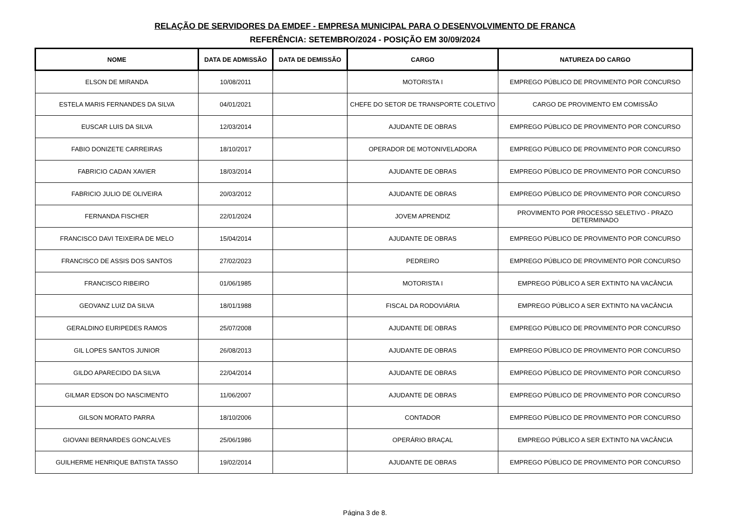RELAÇÃO DE SERVIDORES DA EMDEF - EMPRESA MUNICIPAL PARA O DESENVOLVIMENTO DE FRANCA
REFERÊNCIA: SETEMBRO/2024 - POSIÇÃO EM 30/09/2024
| NOME | DATA DE ADMISSÃO | DATA DE DEMISSÃO | CARGO | NATUREZA DO CARGO |
| --- | --- | --- | --- | --- |
| ELSON DE MIRANDA | 10/08/2011 | | MOTORISTA I | EMPREGO PÚBLICO DE PROVIMENTO POR CONCURSO |
| ESTELA MARIS FERNANDES DA SILVA | 04/01/2021 | | CHEFE DO SETOR DE TRANSPORTE COLETIVO | CARGO DE PROVIMENTO EM COMISSÃO |
| EUSCAR LUIS DA SILVA | 12/03/2014 | | AJUDANTE DE OBRAS | EMPREGO PÚBLICO DE PROVIMENTO POR CONCURSO |
| FABIO DONIZETE CARREIRAS | 18/10/2017 | | OPERADOR DE MOTONIVELADORA | EMPREGO PÚBLICO DE PROVIMENTO POR CONCURSO |
| FABRICIO CADAN XAVIER | 18/03/2014 | | AJUDANTE DE OBRAS | EMPREGO PÚBLICO DE PROVIMENTO POR CONCURSO |
| FABRICIO JULIO DE OLIVEIRA | 20/03/2012 | | AJUDANTE DE OBRAS | EMPREGO PÚBLICO DE PROVIMENTO POR CONCURSO |
| FERNANDA FISCHER | 22/01/2024 | | JOVEM APRENDIZ | PROVIMENTO POR PROCESSO SELETIVO - PRAZO DETERMINADO |
| FRANCISCO DAVI TEIXEIRA DE MELO | 15/04/2014 | | AJUDANTE DE OBRAS | EMPREGO PÚBLICO DE PROVIMENTO POR CONCURSO |
| FRANCISCO DE ASSIS DOS SANTOS | 27/02/2023 | | PEDREIRO | EMPREGO PÚBLICO DE PROVIMENTO POR CONCURSO |
| FRANCISCO RIBEIRO | 01/06/1985 | | MOTORISTA I | EMPREGO PÚBLICO A SER EXTINTO NA VACÂNCIA |
| GEOVANZ LUIZ DA SILVA | 18/01/1988 | | FISCAL DA RODOVIÁRIA | EMPREGO PÚBLICO A SER EXTINTO NA VACÂNCIA |
| GERALDINO EURIPEDES RAMOS | 25/07/2008 | | AJUDANTE DE OBRAS | EMPREGO PÚBLICO DE PROVIMENTO POR CONCURSO |
| GIL LOPES SANTOS JUNIOR | 26/08/2013 | | AJUDANTE DE OBRAS | EMPREGO PÚBLICO DE PROVIMENTO POR CONCURSO |
| GILDO APARECIDO DA SILVA | 22/04/2014 | | AJUDANTE DE OBRAS | EMPREGO PÚBLICO DE PROVIMENTO POR CONCURSO |
| GILMAR EDSON DO NASCIMENTO | 11/06/2007 | | AJUDANTE DE OBRAS | EMPREGO PÚBLICO DE PROVIMENTO POR CONCURSO |
| GILSON MORATO PARRA | 18/10/2006 | | CONTADOR | EMPREGO PÚBLICO DE PROVIMENTO POR CONCURSO |
| GIOVANI BERNARDES GONCALVES | 25/06/1986 | | OPERÁRIO BRAÇAL | EMPREGO PÚBLICO A SER EXTINTO NA VACÂNCIA |
| GUILHERME HENRIQUE BATISTA TASSO | 19/02/2014 | | AJUDANTE DE OBRAS | EMPREGO PÚBLICO DE PROVIMENTO POR CONCURSO |
Página 3 de 8.